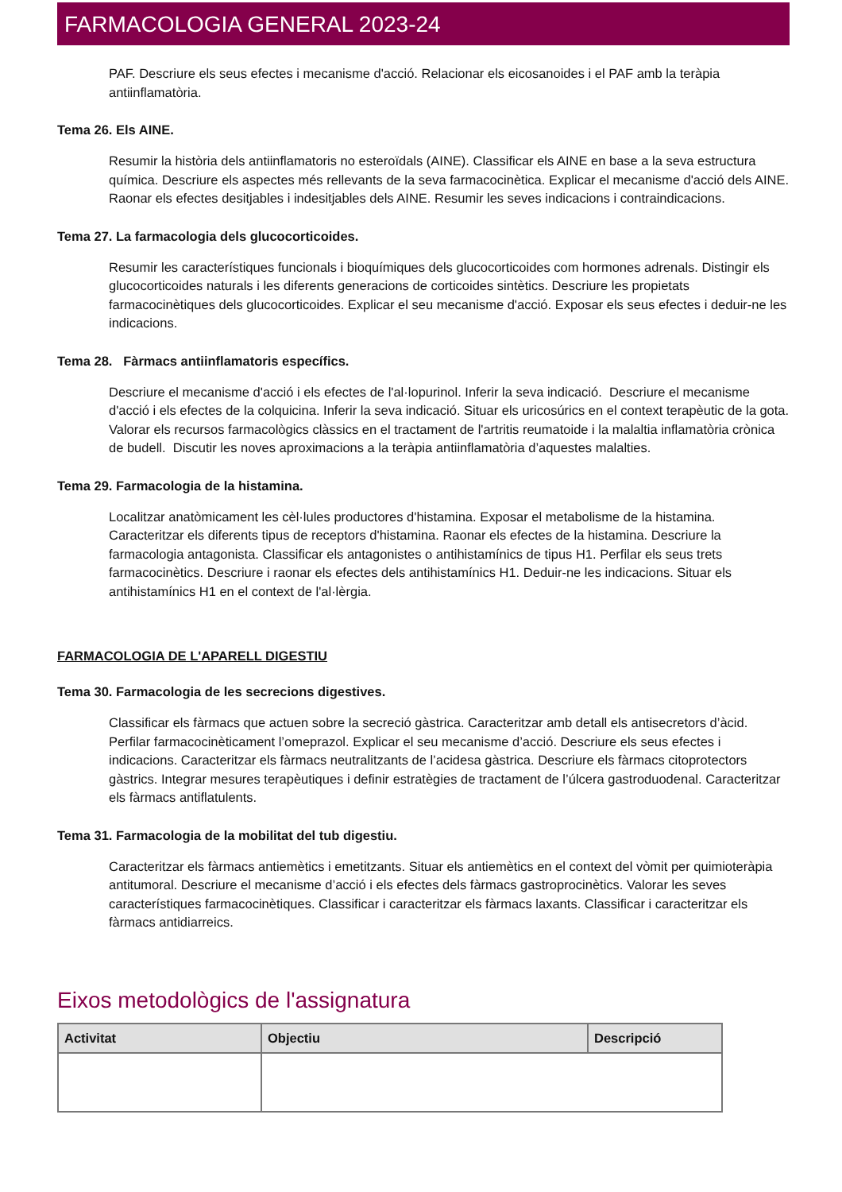FARMACOLOGIA GENERAL 2023-24
PAF. Descriure els seus efectes i mecanisme d'acció. Relacionar els eicosanoides i el PAF amb la teràpia antiinflamatòria.
Tema 26. Els AINE.
Resumir la història dels antiinflamatoris no esteroïdals (AINE). Classificar els AINE en base a la seva estructura química. Descriure els aspectes més rellevants de la seva farmacocinètica. Explicar el mecanisme d'acció dels AINE. Raonar els efectes desitjables i indesitjables dels AINE. Resumir les seves indicacions i contraindicacions.
Tema 27. La farmacologia dels glucocorticoides.
Resumir les característiques funcionals i bioquímiques dels glucocorticoides com hormones adrenals. Distingir els glucocorticoides naturals i les diferents generacions de corticoides sintètics. Descriure les propietats farmacocinètiques dels glucocorticoides. Explicar el seu mecanisme d'acció. Exposar els seus efectes i deduir-ne les indicacions.
Tema 28. Fàrmacs antiinflamatoris específics.
Descriure el mecanisme d'acció i els efectes de l'al·lopurinol. Inferir la seva indicació. Descriure el mecanisme d'acció i els efectes de la colquicina. Inferir la seva indicació. Situar els uricosúrics en el context terapèutic de la gota. Valorar els recursos farmacològics clàssics en el tractament de l'artritis reumatoide i la malaltia inflamatòria crònica de budell. Discutir les noves aproximacions a la teràpia antiinflamatòria d’aquestes malalties.
Tema 29. Farmacologia de la histamina.
Localitzar anatòmicament les cèl·lules productores d'histamina. Exposar el metabolisme de la histamina. Caracteritzar els diferents tipus de receptors d'histamina. Raonar els efectes de la histamina. Descriure la farmacologia antagonista. Classificar els antagonistes o antihistamínics de tipus H1. Perfilar els seus trets farmacocinètics. Descriure i raonar els efectes dels antihistamínics H1. Deduir-ne les indicacions. Situar els antihistamínics H1 en el context de l'al·lèrgia.
FARMACOLOGIA DE L'APARELL DIGESTIU
Tema 30. Farmacologia de les secrecions digestives.
Classificar els fàrmacs que actuen sobre la secreció gàstrica. Caracteritzar amb detall els antisecretors d’àcid. Perfilar farmacocinèticament l’omeprazol. Explicar el seu mecanisme d’acció. Descriure els seus efectes i indicacions. Caracteritzar els fàrmacs neutralitzants de l’acidesa gàstrica. Descriure els fàrmacs citoprotectors gàstrics. Integrar mesures terapèutiques i definir estratègies de tractament de l’úlcera gastroduodenal. Caracteritzar els fàrmacs antiflatulents.
Tema 31. Farmacologia de la mobilitat del tub digestiu.
Caracteritzar els fàrmacs antiemètics i emetitzants. Situar els antiemètics en el context del vòmit per quimioteràpia antitumoral. Descriure el mecanisme d’acció i els efectes dels fàrmacs gastroprocinètics. Valorar les seves característiques farmacocinètiques. Classificar i caracteritzar els fàrmacs laxants. Classificar i caracteritzar els fàrmacs antidiarreics.
Eixos metodològics de l'assignatura
| Activitat | Objectiu | Descripció |
| --- | --- | --- |